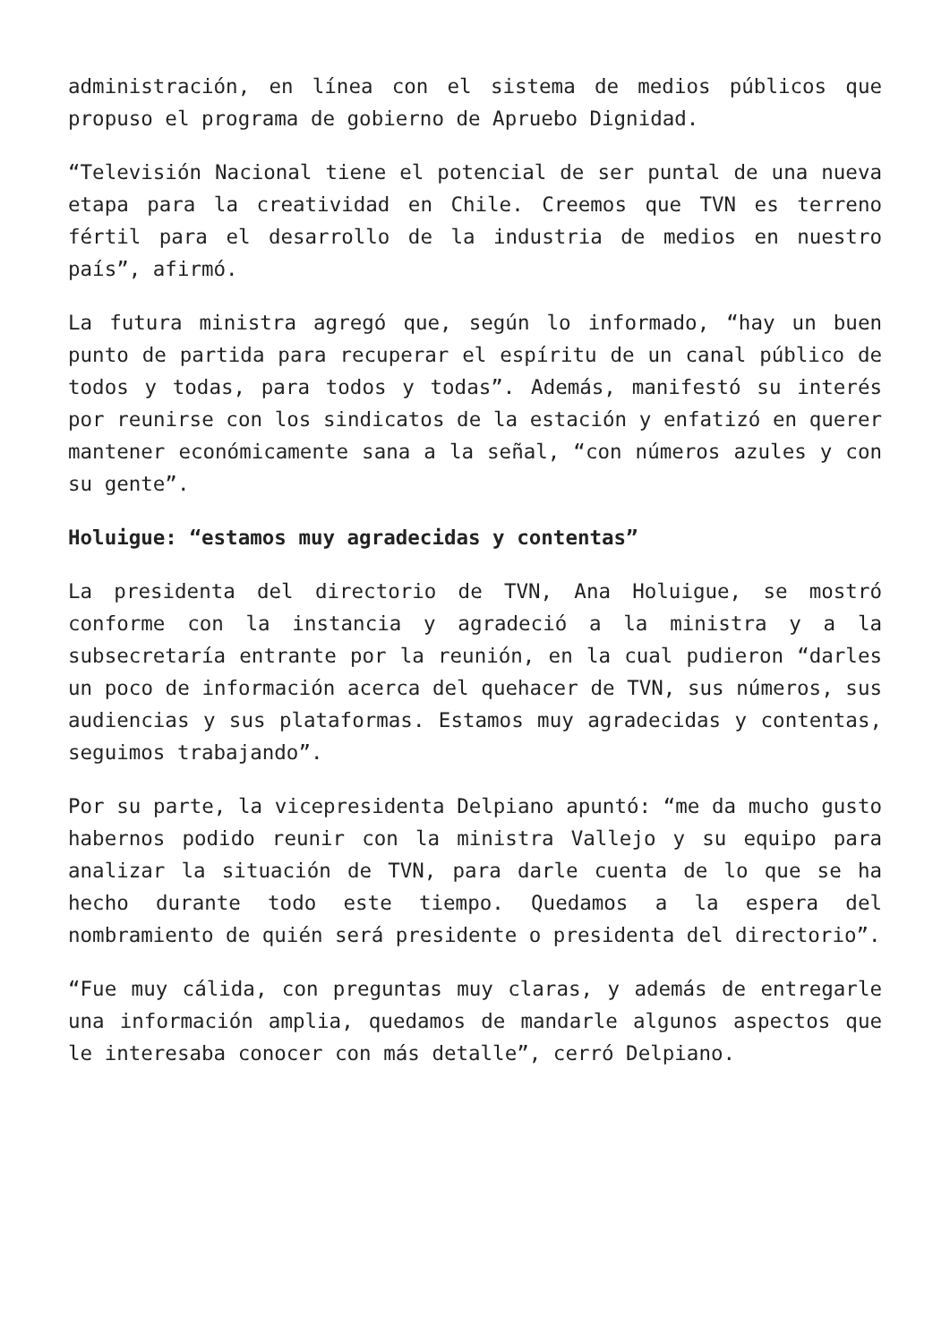administración, en línea con el sistema de medios públicos que propuso el programa de gobierno de Apruebo Dignidad.
“Televisión Nacional tiene el potencial de ser puntal de una nueva etapa para la creatividad en Chile. Creemos que TVN es terreno fértil para el desarrollo de la industria de medios en nuestro país”, afirmó.
La futura ministra agregó que, según lo informado, “hay un buen punto de partida para recuperar el espíritu de un canal público de todos y todas, para todos y todas”. Además, manifestó su interés por reunirse con los sindicatos de la estación y enfatizó en querer mantener económicamente sana a la señal, “con números azules y con su gente”.
Holuigue: “estamos muy agradecidas y contentas”
La presidenta del directorio de TVN, Ana Holuigue, se mostró conforme con la instancia y agradeció a la ministra y a la subsecretaría entrante por la reunión, en la cual pudieron “darles un poco de información acerca del quehacer de TVN, sus números, sus audiencias y sus plataformas. Estamos muy agradecidas y contentas, seguimos trabajando”.
Por su parte, la vicepresidenta Delpiano apuntó: “me da mucho gusto habernos podido reunir con la ministra Vallejo y su equipo para analizar la situación de TVN, para darle cuenta de lo que se ha hecho durante todo este tiempo. Quedamos a la espera del nombramiento de quién será presidente o presidenta del directorio”.
“Fue muy cálida, con preguntas muy claras, y además de entregarle una información amplia, quedamos de mandarle algunos aspectos que le interesaba conocer con más detalle”, cerró Delpiano.